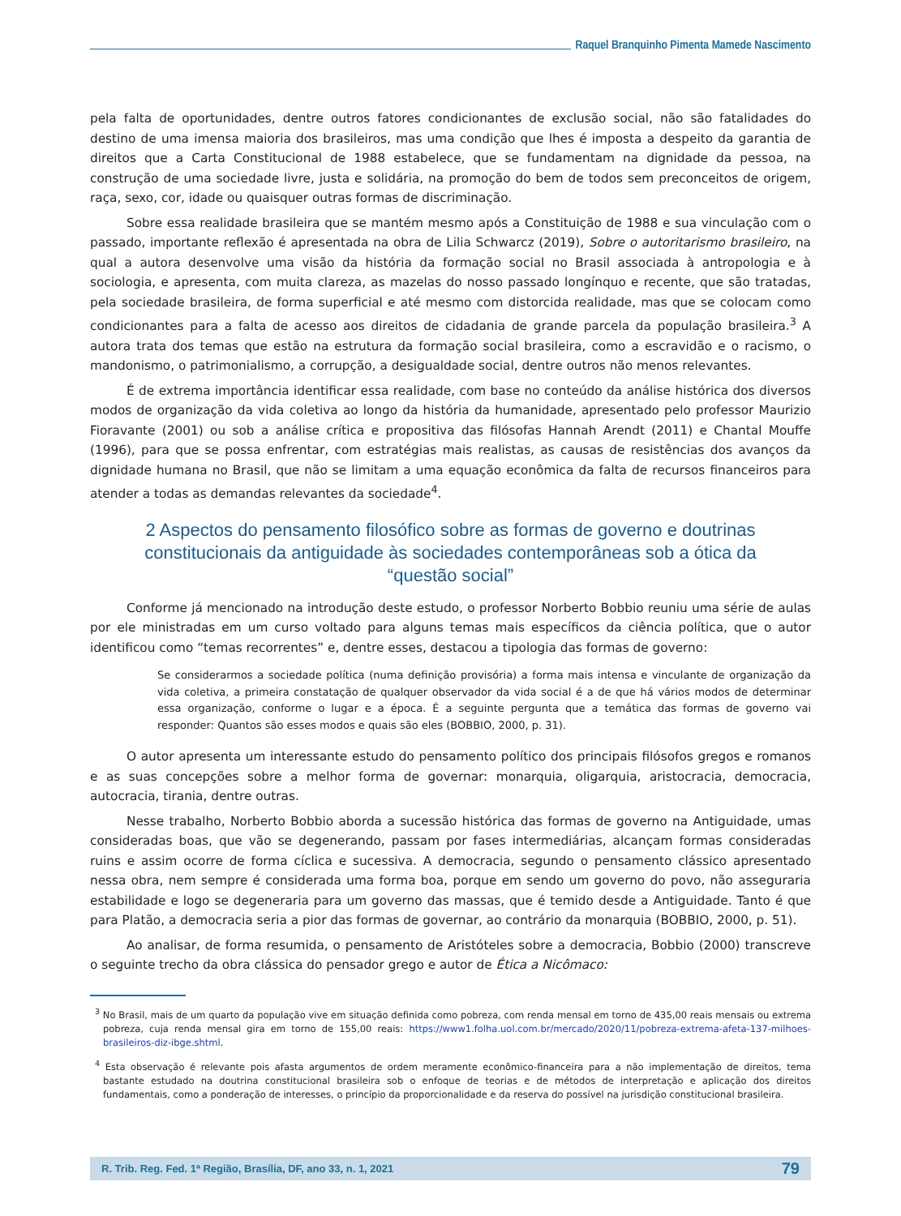Raquel Branquinho Pimenta Mamede Nascimento
pela falta de oportunidades, dentre outros fatores condicionantes de exclusão social, não são fatalidades do destino de uma imensa maioria dos brasileiros, mas uma condição que lhes é imposta a despeito da garantia de direitos que a Carta Constitucional de 1988 estabelece, que se fundamentam na dignidade da pessoa, na construção de uma sociedade livre, justa e solidária, na promoção do bem de todos sem preconceitos de origem, raça, sexo, cor, idade ou quaisquer outras formas de discriminação.
Sobre essa realidade brasileira que se mantém mesmo após a Constituição de 1988 e sua vinculação com o passado, importante reflexão é apresentada na obra de Lilia Schwarcz (2019), Sobre o autoritarismo brasileiro, na qual a autora desenvolve uma visão da história da formação social no Brasil associada à antropologia e à sociologia, e apresenta, com muita clareza, as mazelas do nosso passado longínquo e recente, que são tratadas, pela sociedade brasileira, de forma superficial e até mesmo com distorcida realidade, mas que se colocam como condicionantes para a falta de acesso aos direitos de cidadania de grande parcela da população brasileira.<sup>3</sup> A autora trata dos temas que estão na estrutura da formação social brasileira, como a escravidão e o racismo, o mandonismo, o patrimonialismo, a corrupção, a desigualdade social, dentre outros não menos relevantes.
É de extrema importância identificar essa realidade, com base no conteúdo da análise histórica dos diversos modos de organização da vida coletiva ao longo da história da humanidade, apresentado pelo professor Maurizio Fioravante (2001) ou sob a análise crítica e propositiva das filósofas Hannah Arendt (2011) e Chantal Mouffe (1996), para que se possa enfrentar, com estratégias mais realistas, as causas de resistências dos avanços da dignidade humana no Brasil, que não se limitam a uma equação econômica da falta de recursos financeiros para atender a todas as demandas relevantes da sociedade<sup>4</sup>.
2 Aspectos do pensamento filosófico sobre as formas de governo e doutrinas constitucionais da antiguidade às sociedades contemporâneas sob a ótica da “questão social”
Conforme já mencionado na introdução deste estudo, o professor Norberto Bobbio reuniu uma série de aulas por ele ministradas em um curso voltado para alguns temas mais específicos da ciência política, que o autor identificou como “temas recorrentes” e, dentre esses, destacou a tipologia das formas de governo:
Se considerarmos a sociedade política (numa definição provisória) a forma mais intensa e vinculante de organização da vida coletiva, a primeira constatação de qualquer observador da vida social é a de que há vários modos de determinar essa organização, conforme o lugar e a época. É a seguinte pergunta que a temática das formas de governo vai responder: Quantos são esses modos e quais são eles (BOBBIO, 2000, p. 31).
O autor apresenta um interessante estudo do pensamento político dos principais filósofos gregos e romanos e as suas concepções sobre a melhor forma de governar: monarquia, oligarquia, aristocracia, democracia, autocracia, tirania, dentre outras.
Nesse trabalho, Norberto Bobbio aborda a sucessão histórica das formas de governo na Antiguidade, umas consideradas boas, que vão se degenerando, passam por fases intermediárias, alcançam formas consideradas ruins e assim ocorre de forma cíclica e sucessiva. A democracia, segundo o pensamento clássico apresentado nessa obra, nem sempre é considerada uma forma boa, porque em sendo um governo do povo, não asseguraria estabilidade e logo se degeneraria para um governo das massas, que é temido desde a Antiguidade. Tanto é que para Platão, a democracia seria a pior das formas de governar, ao contrário da monarquia (BOBBIO, 2000, p. 51).
Ao analisar, de forma resumida, o pensamento de Aristóteles sobre a democracia, Bobbio (2000) transcreve o seguinte trecho da obra clássica do pensador grego e autor de Ética a Nicômaco:
<sup>3</sup> No Brasil, mais de um quarto da população vive em situação definida como pobreza, com renda mensal em torno de 435,00 reais mensais ou extrema pobreza, cuja renda mensal gira em torno de 155,00 reais: https://www1.folha.uol.com.br/mercado/2020/11/pobreza-extrema-afeta-137-milhoes-brasileiros-diz-ibge.shtml.
<sup>4</sup> Esta observação é relevante pois afasta argumentos de ordem meramente econômico-financeira para a não implementação de direitos, tema bastante estudado na doutrina constitucional brasileira sob o enfoque de teorias e de métodos de interpretação e aplicação dos direitos fundamentais, como a ponderação de interesses, o princípio da proporcionalidade e da reserva do possível na jurisdição constitucional brasileira.
R. Trib. Reg. Fed. 1ª Região, Brasília, DF, ano 33, n. 1, 2021 79